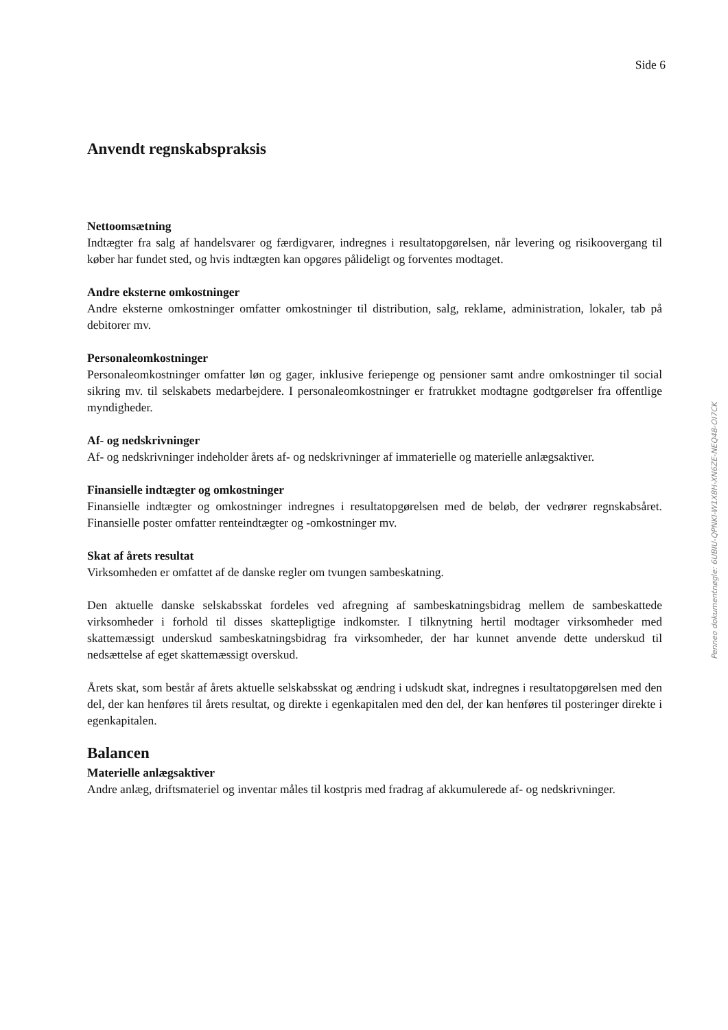Side 6
Anvendt regnskabspraksis
Nettoomsætning
Indtægter fra salg af handelsvarer og færdigvarer, indregnes i resultatopgørelsen, når levering og risikoovergang til køber har fundet sted, og hvis indtægten kan opgøres pålideligt og forventes modtaget.
Andre eksterne omkostninger
Andre eksterne omkostninger omfatter omkostninger til distribution, salg, reklame, administration, lokaler, tab på debitorer mv.
Personaleomkostninger
Personaleomkostninger omfatter løn og gager, inklusive feriepenge og pensioner samt andre omkostninger til social sikring mv. til selskabets medarbejdere. I personaleomkostninger er fratrukket modtagne godtgørelser fra offentlige myndigheder.
Af- og nedskrivninger
Af- og nedskrivninger indeholder årets af- og nedskrivninger af immaterielle og materielle anlægsaktiver.
Finansielle indtægter og omkostninger
Finansielle indtægter og omkostninger indregnes i resultatopgørelsen med de beløb, der vedrører regnskabsåret. Finansielle poster omfatter renteindtægter og -omkostninger mv.
Skat af årets resultat
Virksomheden er omfattet af de danske regler om tvungen sambeskatning.
Den aktuelle danske selskabsskat fordeles ved afregning af sambeskatningsbidrag mellem de sambeskattede virksomheder i forhold til disses skattepligtige indkomster. I tilknytning hertil modtager virksomheder med skattemæssigt underskud sambeskatningsbidrag fra virksomheder, der har kunnet anvende dette underskud til nedsættelse af eget skattemæssigt overskud.
Årets skat, som består af årets aktuelle selskabsskat og ændring i udskudt skat, indregnes i resultatopgørelsen med den del, der kan henføres til årets resultat, og direkte i egenkapitalen med den del, der kan henføres til posteringer direkte i egenkapitalen.
Balancen
Materielle anlægsaktiver
Andre anlæg, driftsmateriel og inventar måles til kostpris med fradrag af akkumulerede af- og nedskrivninger.
Penneo dokumentnøgle: 6UBIU-QPNKI-W1X8H-XN6ZE-NEQ48-OI7CK